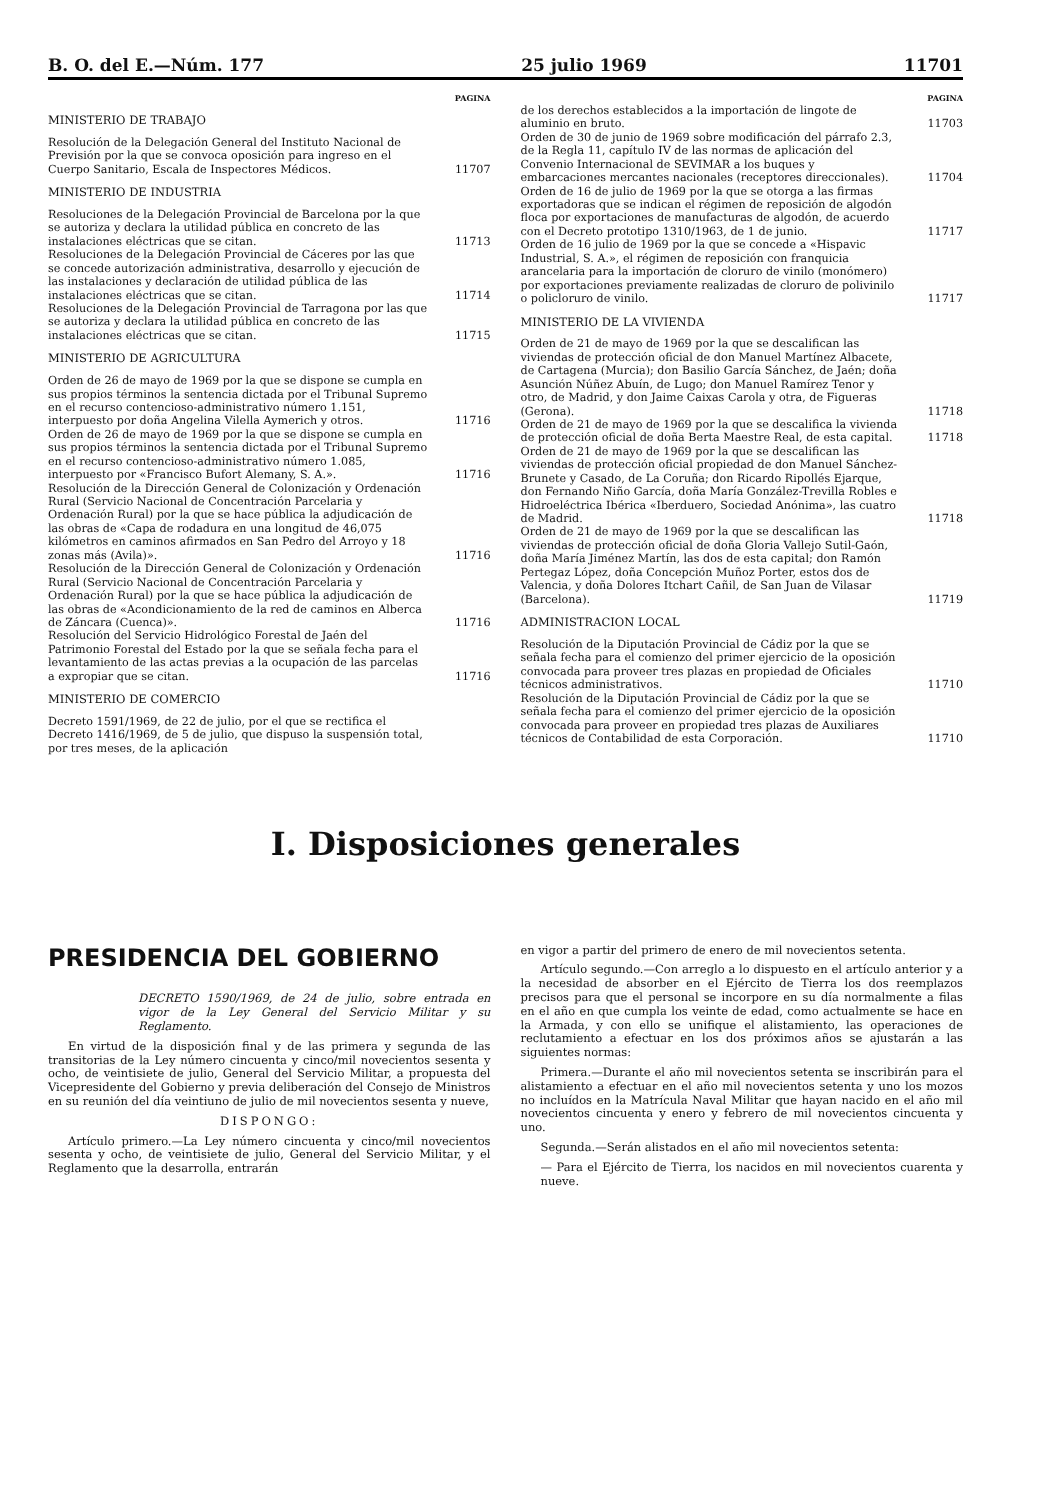B. O. del E.—Núm. 177 25 julio 1969 11701
PAGINA
MINISTERIO DE TRABAJO
Resolución de la Delegación General del Instituto Nacional de Previsión por la que se convoca oposición para ingreso en el Cuerpo Sanitario, Escala de Inspectores Médicos. 11707
MINISTERIO DE INDUSTRIA
Resoluciones de la Delegación Provincial de Barcelona por la que se autoriza y declara la utilidad pública en concreto de las instalaciones eléctricas que se citan. 11713
Resoluciones de la Delegación Provincial de Cáceres por las que se concede autorización administrativa, desarrollo y ejecución de las instalaciones y declaración de utilidad pública de las instalaciones eléctricas que se citan. 11714
Resoluciones de la Delegación Provincial de Tarragona por las que se autoriza y declara la utilidad pública en concreto de las instalaciones eléctricas que se citan. 11715
MINISTERIO DE AGRICULTURA
Orden de 26 de mayo de 1969 por la que se dispone se cumpla en sus propios términos la sentencia dictada por el Tribunal Supremo en el recurso contencioso-administrativo número 1.151, interpuesto por doña Angelina Vilella Aymerich y otros. 11716
Orden de 26 de mayo de 1969 por la que se dispone se cumpla en sus propios términos la sentencia dictada por el Tribunal Supremo en el recurso contencioso-administrativo número 1.085, interpuesto por «Francisco Bufort Alemany, S. A.». 11716
Resolución de la Dirección General de Colonización y Ordenación Rural (Servicio Nacional de Concentración Parcelaria y Ordenación Rural) por la que se hace pública la adjudicación de las obras de «Capa de rodadura en una longitud de 46,075 kilómetros en caminos afirmados en San Pedro del Arroyo y 18 zonas más (Avila)». 11716
Resolución de la Dirección General de Colonización y Ordenación Rural (Servicio Nacional de Concentración Parcelaria y Ordenación Rural) por la que se hace pública la adjudicación de las obras de «Acondicionamiento de la red de caminos en Alberca de Záncara (Cuenca)». 11716
Resolución del Servicio Hidrológico Forestal de Jaén del Patrimonio Forestal del Estado por la que se señala fecha para el levantamiento de las actas previas a la ocupación de las parcelas a expropiar que se citan. 11716
MINISTERIO DE COMERCIO
Decreto 1591/1969, de 22 de julio, por el que se rectifica el Decreto 1416/1969, de 5 de julio, que dispuso la suspensión total, por tres meses, de la aplicación
PAGINA
de los derechos establecidos a la importación de lingote de aluminio en bruto. 11703
Orden de 30 de junio de 1969 sobre modificación del párrafo 2.3, de la Regla 11, capítulo IV de las normas de aplicación del Convenio Internacional de SEVIMAR a los buques y embarcaciones mercantes nacionales (receptores direccionales). 11704
Orden de 16 de julio de 1969 por la que se otorga a las firmas exportadoras que se indican el régimen de reposición de algodón floca por exportaciones de manufacturas de algodón, de acuerdo con el Decreto prototipo 1310/1963, de 1 de junio. 11717
Orden de 16 julio de 1969 por la que se concede a «Hispavic Industrial, S. A.», el régimen de reposición con franquicia arancelaria para la importación de cloruro de vinilo (monómero) por exportaciones previamente realizadas de cloruro de polivinilo o policloruro de vinilo. 11717
MINISTERIO DE LA VIVIENDA
Orden de 21 de mayo de 1969 por la que se descalifican las viviendas de protección oficial de don Manuel Martínez Albacete, de Cartagena (Murcia); don Basilio García Sánchez, de Jaén; doña Asunción Núñez Abuín, de Lugo; don Manuel Ramírez Tenor y otro, de Madrid, y don Jaime Caixas Carola y otra, de Figueras (Gerona). 11718
Orden de 21 de mayo de 1969 por la que se descalifica la vivienda de protección oficial de doña Berta Maestre Real, de esta capital. 11718
Orden de 21 de mayo de 1969 por la que se descalifican las viviendas de protección oficial propiedad de don Manuel Sánchez-Brunete y Casado, de La Coruña; don Ricardo Ripollés Ejarque, don Fernando Niño García, doña María González-Trevilla Robles e Hidroeléctrica Ibérica «Iberduero, Sociedad Anónima», las cuatro de Madrid. 11718
Orden de 21 de mayo de 1969 por la que se descalifican las viviendas de protección oficial de doña Gloria Vallejo Sutil-Gaón, doña María Jiménez Martín, las dos de esta capital; don Ramón Pertegaz López, doña Concepción Muñoz Porter, estos dos de Valencia, y doña Dolores Itchart Cañil, de San Juan de Vilasar (Barcelona). 11719
ADMINISTRACION LOCAL
Resolución de la Diputación Provincial de Cádiz por la que se señala fecha para el comienzo del primer ejercicio de la oposición convocada para proveer tres plazas en propiedad de Oficiales técnicos administrativos. 11710
Resolución de la Diputación Provincial de Cádiz por la que se señala fecha para el comienzo del primer ejercicio de la oposición convocada para proveer en propiedad tres plazas de Auxiliares técnicos de Contabilidad de esta Corporación. 11710
I. Disposiciones generales
PRESIDENCIA DEL GOBIERNO
DECRETO 1590/1969, de 24 de julio, sobre entrada en vigor de la Ley General del Servicio Militar y su Reglamento.
En virtud de la disposición final y de las primera y segunda de las transitorias de la Ley número cincuenta y cinco/mil novecientos sesenta y ocho, de veintisiete de julio, General del Servicio Militar, a propuesta del Vicepresidente del Gobierno y previa deliberación del Consejo de Ministros en su reunión del día veintiuno de julio de mil novecientos sesenta y nueve,
DISPONGO:
Artículo primero.—La Ley número cincuenta y cinco/mil novecientos sesenta y ocho, de veintisiete de julio, General del Servicio Militar, y el Reglamento que la desarrolla, entrarán
en vigor a partir del primero de enero de mil novecientos setenta.
Artículo segundo.—Con arreglo a lo dispuesto en el artículo anterior y a la necesidad de absorber en el Ejército de Tierra los dos reemplazos precisos para que el personal se incorpore en su día normalmente a filas en el año en que cumpla los veinte de edad, como actualmente se hace en la Armada, y con ello se unifique el alistamiento, las operaciones de reclutamiento a efectuar en los dos próximos años se ajustarán a las siguientes normas:
Primera.—Durante el año mil novecientos setenta se inscribirán para el alistamiento a efectuar en el año mil novecientos setenta y uno los mozos no incluídos en la Matrícula Naval Militar que hayan nacido en el año mil novecientos cincuenta y enero y febrero de mil novecientos cincuenta y uno.
Segunda.—Serán alistados en el año mil novecientos setenta:
— Para el Ejército de Tierra, los nacidos en mil novecientos cuarenta y nueve.